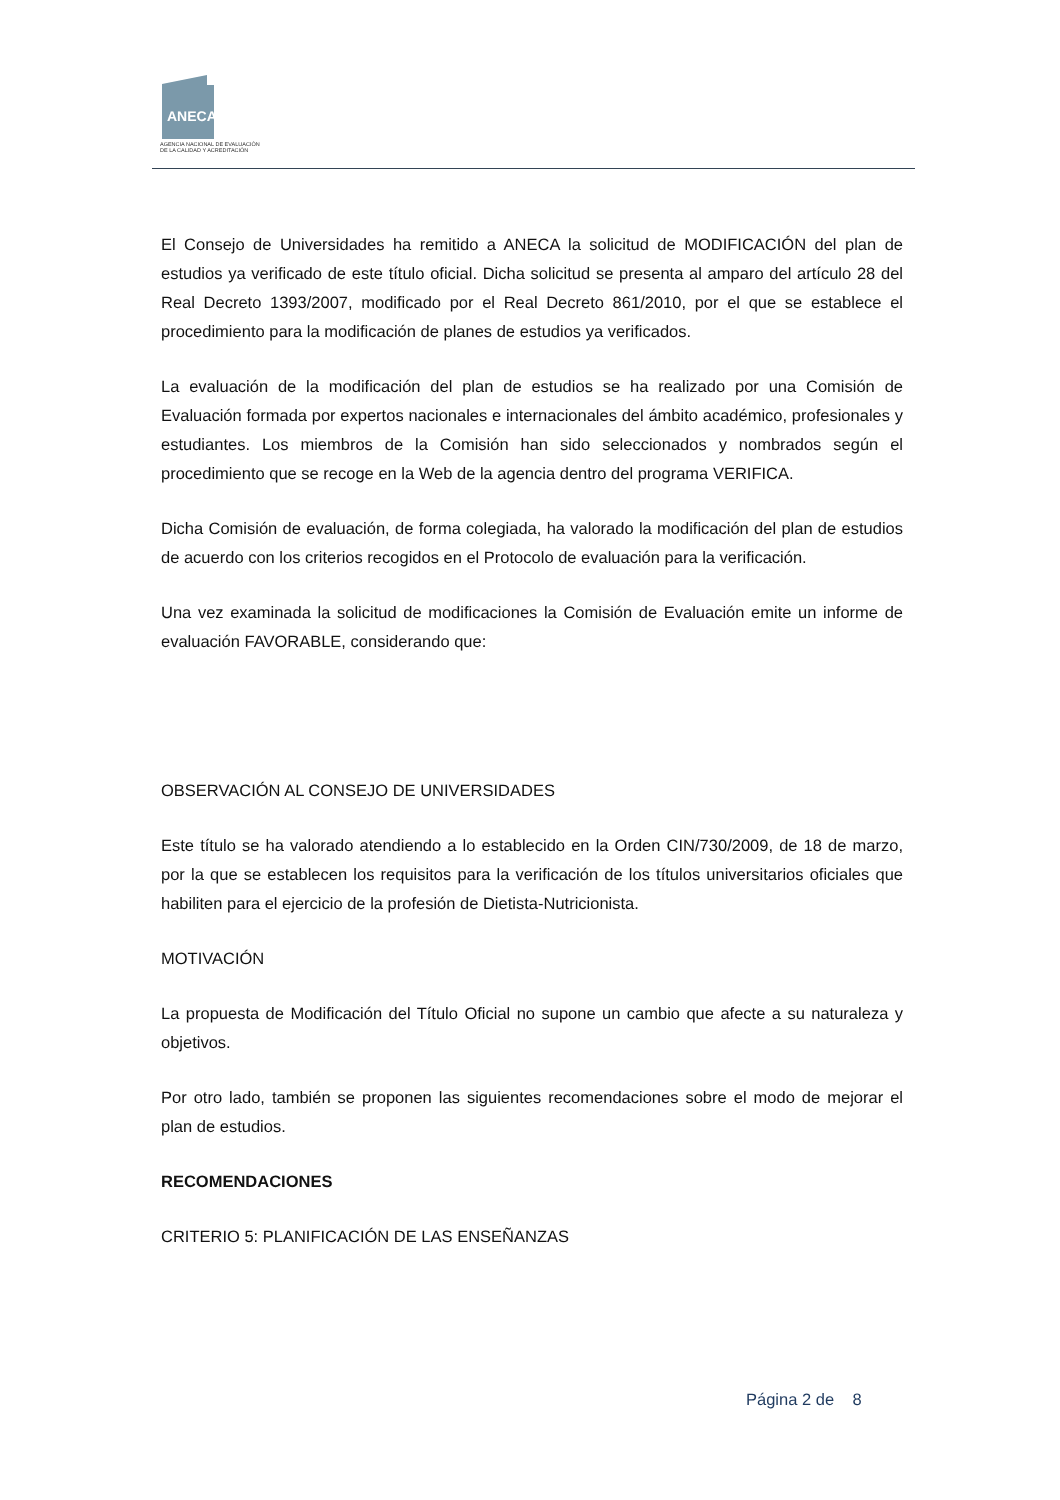ANECA
AGENCIA NACIONAL DE EVALUACIÓN
DE LA CALIDAD Y ACREDITACIÓN
El Consejo de Universidades ha remitido a ANECA la solicitud de MODIFICACIÓN del plan de estudios ya verificado de este título oficial. Dicha solicitud se presenta al amparo del artículo 28 del Real Decreto 1393/2007, modificado por el Real Decreto 861/2010, por el que se establece el procedimiento para la modificación de planes de estudios ya verificados.
La evaluación de la modificación del plan de estudios se ha realizado por una Comisión de Evaluación formada por expertos nacionales e internacionales del ámbito académico, profesionales y estudiantes. Los miembros de la Comisión han sido seleccionados y nombrados según el procedimiento que se recoge en la Web de la agencia dentro del programa VERIFICA.
Dicha Comisión de evaluación, de forma colegiada, ha valorado la modificación del plan de estudios de acuerdo con los criterios recogidos en el Protocolo de evaluación para la verificación.
Una vez examinada la solicitud de modificaciones la Comisión de Evaluación emite un informe de evaluación FAVORABLE, considerando que:
OBSERVACIÓN AL CONSEJO DE UNIVERSIDADES
Este título se ha valorado atendiendo a lo establecido en la Orden CIN/730/2009, de 18 de marzo, por la que se establecen los requisitos para la verificación de los títulos universitarios oficiales que habiliten para el ejercicio de la profesión de Dietista-Nutricionista.
MOTIVACIÓN
La propuesta de Modificación del Título Oficial no supone un cambio que afecte a su naturaleza y objetivos.
Por otro lado, también se proponen las siguientes recomendaciones sobre el modo de mejorar el plan de estudios.
RECOMENDACIONES
CRITERIO 5: PLANIFICACIÓN DE LAS ENSEÑANZAS
Página 2 de 8